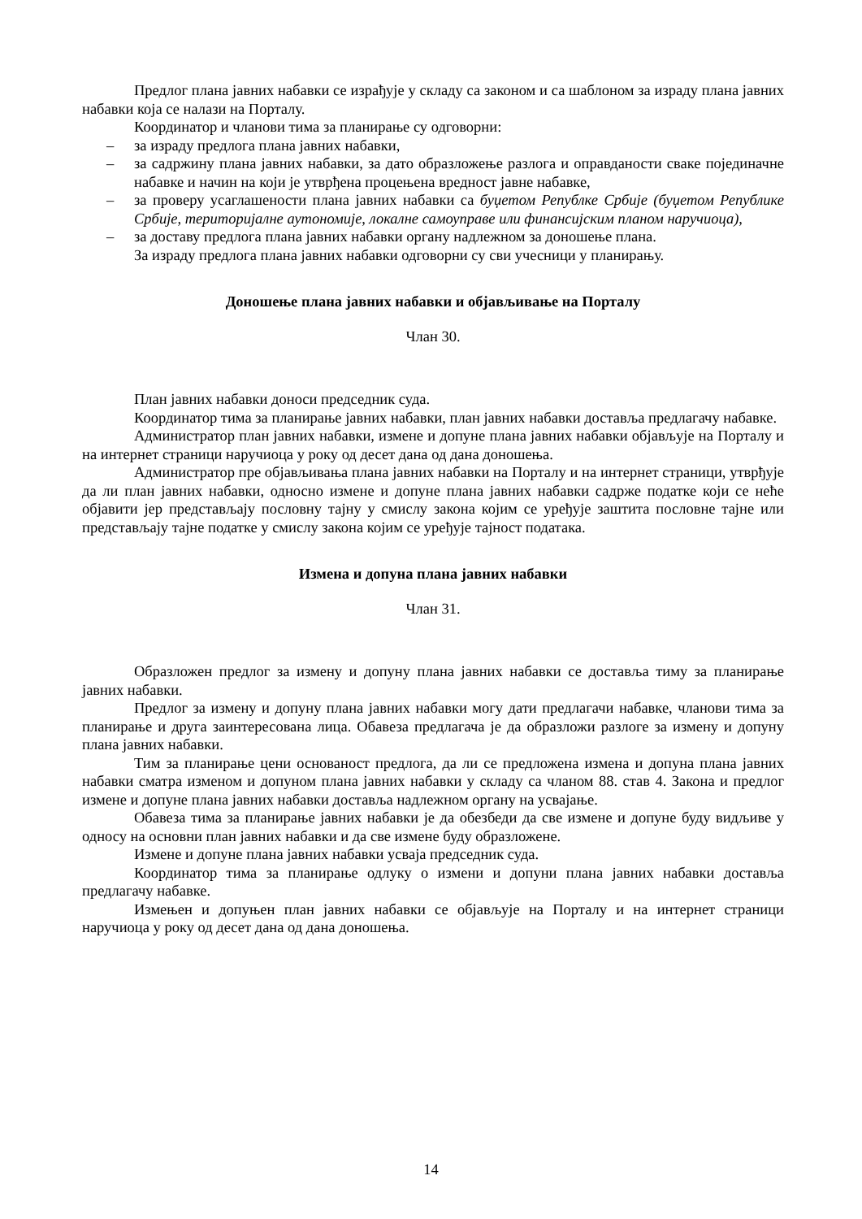Предлог плана јавних набавки се израђује у складу са законом и са шаблоном за израду плана јавних набавки која се налази на Порталу.
Координатор и чланови тима за планирање су одговорни:
– за израду предлога плана јавних набавки,
– за садржину плана јавних набавки, за дато образложење разлога и оправданости сваке појединачне набавке и начин на који је утврђена процењена вредност јавне набавке,
– за проверу усаглашености плана јавних набавки са буџетом Републке Србије (буџетом Републике Србије, територијалне аутономије, локалне самоуправе или финансијским планом наручиоца),
– за доставу предлога плана јавних набавки органу надлежном за доношење плана.
За израду предлога плана јавних набавки одговорни су сви учесници у планирању.
Доношење плана јавних набавки и објављивање на Порталу
Члан 30.
План јавних набавки доноси председник суда.
Координатор тима за планирање јавних набавки, план јавних набавки доставља предлагачу набавке.
Администратор план јавних набавки, измене и допуне плана јавних набавки објављује на Порталу и на интернет страници наручиоца у року од десет дана од дана доношења.
Администратор пре објављивања плана јавних набавки на Порталу и на интернет страници, утврђује да ли план јавних набавки, односно измене и допуне плана јавних набавки садрже податке који се неће објавити јер представљају пословну тајну у смислу закона којим се уређује заштита пословне тајне или представљају тајне податке у смислу закона којим се уређује тајност података.
Измена и допуна плана јавних набавки
Члан 31.
Образложен предлог за измену и допуну плана јавних набавки се доставља тиму за планирање јавних набавки.
Предлог за измену и допуну плана јавних набавки могу дати предлагачи набавке, чланови тима за планирање и друга заинтересована лица. Обавеза предлагача је да образложи разлоге за измену и допуну плана јавних набавки.
Тим за планирање цени основаност предлога, да ли се предложена измена и допуна плана јавних набавки сматра изменом и допуном плана јавних набавки у складу са чланом 88. став 4. Закона и предлог измене и допуне плана јавних набавки доставља надлежном органу на усвајање.
Обавеза тима за планирање јавних набавки је да обезбеди да све измене и допуне буду видљиве у односу на основни план јавних набавки и да све измене буду образложене.
Измене и допуне плана јавних набавки усваја председник суда.
Координатор тима за планирање одлуку о измени и допуни плана јавних набавки доставља предлагачу набавке.
Измењен и допуњен план јавних набавки се објављује на Порталу и на интернет страници наручиоца у року од десет дана од дана доношења.
14